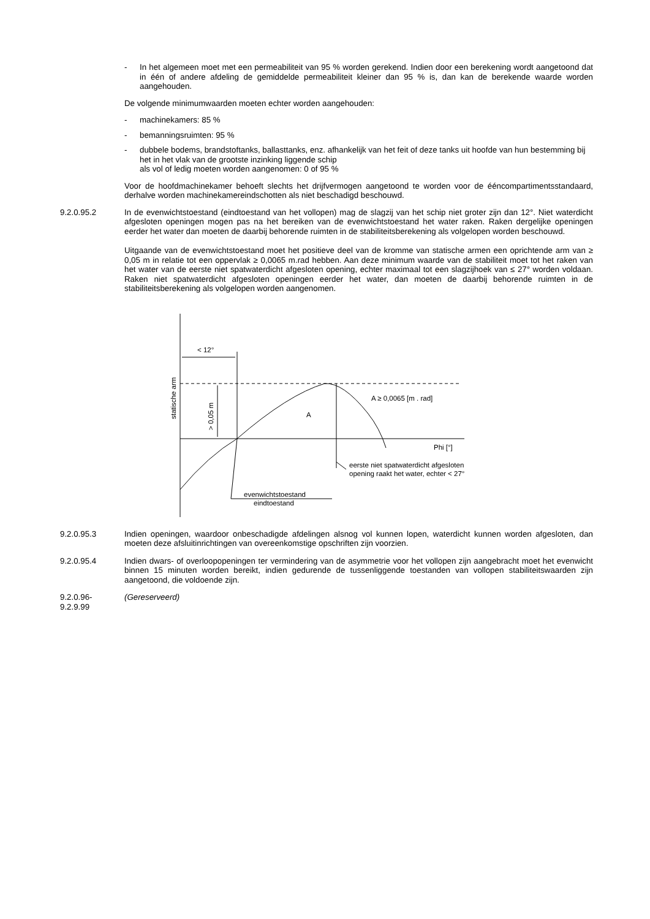- In het algemeen moet met een permeabiliteit van 95 % worden gerekend. Indien door een berekening wordt aangetoond dat in één of andere afdeling de gemiddelde permeabiliteit kleiner dan 95 % is, dan kan de berekende waarde worden aangehouden.
De volgende minimumwaarden moeten echter worden aangehouden:
- machinekamers: 85 %
- bemanningsruimten: 95 %
- dubbele bodems, brandstoftanks, ballasttanks, enz. afhankelijk van het feit of deze tanks uit hoofde van hun bestemming bij het in het vlak van de grootste inzinking liggende schip
als vol of ledig moeten worden aangenomen: 0 of 95 %
Voor de hoofdmachinekamer behoeft slechts het drijfvermogen aangetoond te worden voor de ééncompartimentsstandaard, derhalve worden machinekamereindschotten als niet beschadigd beschouwd.
9.2.0.95.2 In de evenwichtstoestand (eindtoestand van het vollopen) mag de slagzij van het schip niet groter zijn dan 12°. Niet waterdicht afgesloten openingen mogen pas na het bereiken van de evenwichtstoestand het water raken. Raken dergelijke openingen eerder het water dan moeten de daarbij behorende ruimten in de stabiliteitsberekening als volgelopen worden beschouwd.
Uitgaande van de evenwichtstoestand moet het positieve deel van de kromme van statische armen een oprichtende arm van ≥ 0,05 m in relatie tot een oppervlak ≥ 0,0065 m.rad hebben. Aan deze minimum waarde van de stabiliteit moet tot het raken van het water van de eerste niet spatwaterdicht afgesloten opening, echter maximaal tot een slagzijhoek van ≤ 27° worden voldaan. Raken niet spatwaterdicht afgesloten openingen eerder het water, dan moeten de daarbij behorende ruimten in de stabiliteitsberekening als volgelopen worden aangenomen.
< 12°
A
A ≥ 0,0065 [m . rad]
Phi [°]
eerste niet spatwaterdicht afgesloten
opening raakt het water, echter < 27°
evenwichtstoestand
eindtoestand
statische arm
> 0,05 m
9.2.0.95.3 Indien openingen, waardoor onbeschadigde afdelingen alsnog vol kunnen lopen, waterdicht kunnen worden afgesloten, dan moeten deze afsluitinrichtingen van overeenkomstige opschriften zijn voorzien.
9.2.0.95.4 Indien dwars- of overloopopeningen ter vermindering van de asymmetrie voor het vollopen zijn aangebracht moet het evenwicht binnen 15 minuten worden bereikt, indien gedurende de tussenliggende toestanden van vollopen stabiliteitswaarden zijn aangetoond, die voldoende zijn.
9.2.0.96-
9.2.9.99
(Gereserveerd)